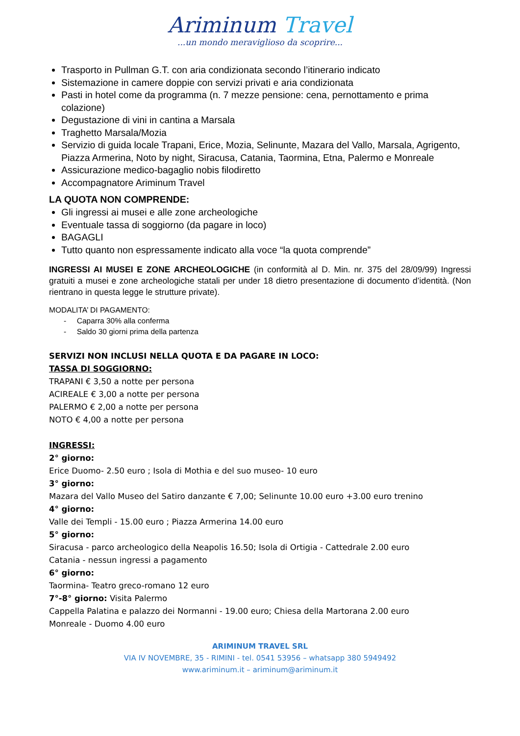Ariminum Travel
...un mondo meraviglioso da scoprire...
Trasporto in Pullman G.T. con aria condizionata secondo l’itinerario indicato
Sistemazione in camere doppie con servizi privati e aria condizionata
Pasti in hotel come da programma (n. 7 mezze pensione: cena, pernottamento e prima colazione)
Degustazione di vini in cantina a Marsala
Traghetto Marsala/Mozia
Servizio di guida locale Trapani, Erice, Mozia, Selinunte, Mazara del Vallo, Marsala, Agrigento, Piazza Armerina, Noto by night, Siracusa, Catania, Taormina, Etna, Palermo e Monreale
Assicurazione medico-bagaglio nobis filodiretto
Accompagnatore Ariminum Travel
LA QUOTA NON COMPRENDE:
Gli ingressi ai musei e alle zone archeologiche
Eventuale tassa di soggiorno (da pagare in loco)
BAGAGLI
Tutto quanto non espressamente indicato alla voce “la quota comprende”
INGRESSI AI MUSEI E ZONE ARCHEOLOGICHE (in conformità al D. Min. nr. 375 del 28/09/99) Ingressi gratuiti a musei e zone archeologiche statali per under 18 dietro presentazione di documento d’identità. (Non rientrano in questa legge le strutture private).
MODALITA’ DI PAGAMENTO:
- Caparra 30% alla conferma
- Saldo 30 giorni prima della partenza
SERVIZI NON INCLUSI NELLA QUOTA E DA PAGARE IN LOCO:
TASSA DI SOGGIORNO:
TRAPANI € 3,50 a notte per persona
ACIREALE € 3,00 a notte per persona
PALERMO € 2,00 a notte per persona
NOTO € 4,00 a notte per persona
INGRESSI:
2° giorno:
Erice Duomo- 2.50 euro ; Isola di Mothia e del suo museo- 10 euro
3° giorno:
Mazara del Vallo Museo del Satiro danzante € 7,00; Selinunte 10.00 euro +3.00 euro trenino
4° giorno:
Valle dei Templi - 15.00 euro ; Piazza Armerina 14.00 euro
5° giorno:
Siracusa - parco archeologico della Neapolis 16.50; Isola di Ortigia - Cattedrale 2.00 euro
Catania - nessun ingressi a pagamento
6° giorno:
Taormina- Teatro greco-romano 12 euro
7°-8° giorno: Visita Palermo
Cappella Palatina e palazzo dei Normanni - 19.00 euro; Chiesa della Martorana 2.00 euro
Monreale - Duomo 4.00 euro
ARIMINUM TRAVEL SRL
VIA IV NOVEMBRE, 35 - RIMINI - tel. 0541 53956 – whatsapp 380 5949492
www.ariminum.it – ariminum@ariminum.it